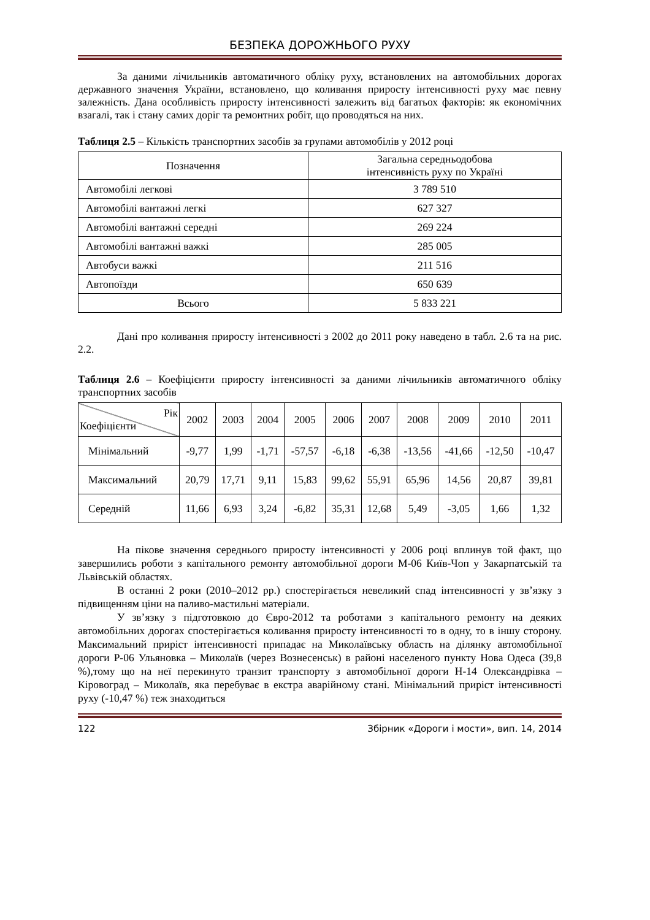БЕЗПЕКА ДОРОЖНЬОГО РУХУ
За даними лічильників автоматичного обліку руху, встановлених на автомобільних дорогах державного значення України, встановлено, що коливання приросту інтенсивності руху має певну залежність. Дана особливість приросту інтенсивності залежить від багатьох факторів: як економічних взагалі, так і стану самих доріг та ремонтних робіт, що проводяться на них.
Таблиця 2.5 – Кількість транспортних засобів за групами автомобілів у 2012 році
| Позначення | Загальна середньодобова інтенсивність руху по Україні |
| --- | --- |
| Автомобілі легкові | 3 789 510 |
| Автомобілі вантажні легкі | 627 327 |
| Автомобілі вантажні середні | 269 224 |
| Автомобілі вантажні важкі | 285 005 |
| Автобуси важкі | 211 516 |
| Автопоїзди | 650 639 |
| Всього | 5 833 221 |
Дані про коливання приросту інтенсивності з 2002 до 2011 року наведено в табл. 2.6 та на рис. 2.2.
Таблиця 2.6 – Коефіцієнти приросту інтенсивності за даними лічильників автоматичного обліку транспортних засобів
| Рік Коефіцієнти | 2002 | 2003 | 2004 | 2005 | 2006 | 2007 | 2008 | 2009 | 2010 | 2011 |
| --- | --- | --- | --- | --- | --- | --- | --- | --- | --- | --- |
| Мінімальний | -9,77 | 1,99 | -1,71 | -57,57 | -6,18 | -6,38 | -13,56 | -41,66 | -12,50 | -10,47 |
| Максимальний | 20,79 | 17,71 | 9,11 | 15,83 | 99,62 | 55,91 | 65,96 | 14,56 | 20,87 | 39,81 |
| Середній | 11,66 | 6,93 | 3,24 | -6,82 | 35,31 | 12,68 | 5,49 | -3,05 | 1,66 | 1,32 |
На пікове значення середнього приросту інтенсивності у 2006 році вплинув той факт, що завершились роботи з капітального ремонту автомобільної дороги М-06 Київ-Чоп у Закарпатській та Львівській областях.
В останні 2 роки (2010–2012 рр.) спостерігається невеликий спад інтенсивності у зв’язку з підвищенням ціни на паливо-мастильні матеріали.
У зв’язку з підготовкою до Євро-2012 та роботами з капітального ремонту на деяких автомобільних дорогах спостерігається коливання приросту інтенсивності то в одну, то в іншу сторону. Максимальний приріст інтенсивності припадає на Миколаївську область на ділянку автомобільної дороги Р-06 Ульяновка – Миколаїв (через Вознесенськ) в районі населеного пункту Нова Одеса (39,8 %),тому що на неї перекинуто транзит транспорту з автомобільної дороги Н-14 Олександрівка – Кіровоград – Миколаїв, яка перебуває в екстра аварійному стані. Мінімальний приріст інтенсивності руху (-10,47 %) теж знаходиться
122 Збірник «Дороги і мости», вип. 14, 2014